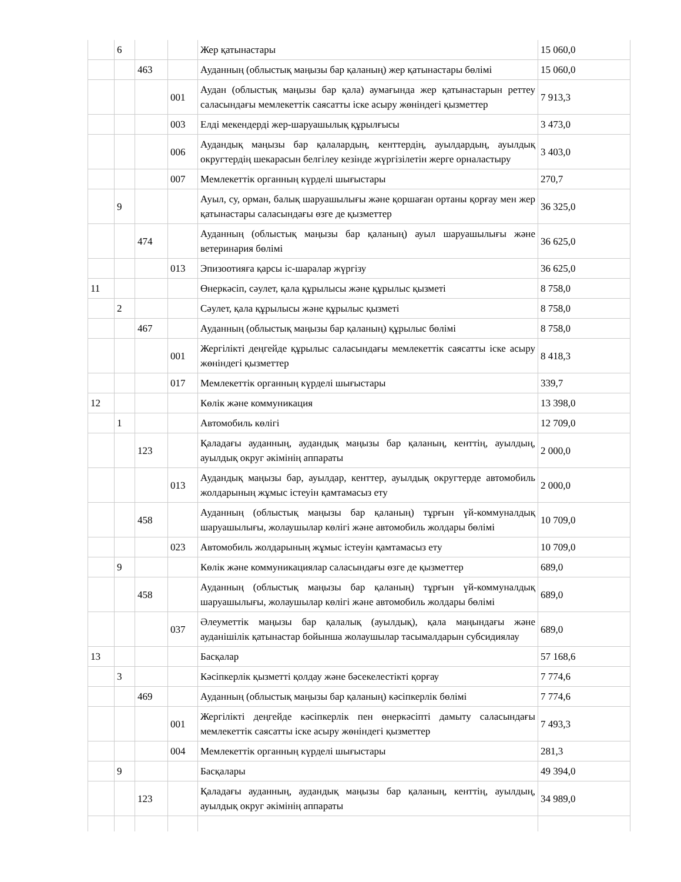| | 6 | | | Жер қатынастары | 15 060,0 |
| | | 463 | | Ауданның (облыстық маңызы бар қаланың) жер қатынастары бөлімі | 15 060,0 |
| | | | 001 | Аудан (облыстық маңызы бар қала) аумағында жер қатынастарын реттеу саласындағы мемлекеттік саясатты іске асыру жөніндегі қызметтер | 7 913,3 |
| | | | 003 | Елді мекендерді жер-шаруашылық құрылғысы | 3 473,0 |
| | | | 006 | Аудандық маңызы бар қалалардың, кенттердің, ауылдардың, ауылдық округтердің шекарасын белгілеу кезінде жүргізілетін жерге орналастыру | 3 403,0 |
| | | | 007 | Мемлекеттік органның күрделі шығыстары | 270,7 |
| | 9 | | | Ауыл, су, орман, балық шаруашылығы және қоршаған ортаны қорғау мен жер қатынастары саласындағы өзге де қызметтер | 36 325,0 |
| | | 474 | | Ауданның (облыстық маңызы бар қаланың) ауыл шаруашылығы және ветеринария бөлімі | 36 625,0 |
| | | | 013 | Эпизоотияға қарсы іс-шаралар жүргізу | 36 625,0 |
| 11 | | | | Өнеркәсіп, сәулет, қала құрылысы және құрылыс қызметі | 8 758,0 |
| | 2 | | | Сәулет, қала құрылысы және құрылыс қызметі | 8 758,0 |
| | | 467 | | Ауданның (облыстық маңызы бар қаланың) құрылыс бөлімі | 8 758,0 |
| | | | 001 | Жергілікті деңгейде құрылыс саласындағы мемлекеттік саясатты іске асыру жөніндегі қызметтер | 8 418,3 |
| | | | 017 | Мемлекеттік органның күрделі шығыстары | 339,7 |
| 12 | | | | Көлік және коммуникация | 13 398,0 |
| | 1 | | | Автомобиль көлігі | 12 709,0 |
| | | 123 | | Қаладағы ауданның, аудандық маңызы бар қаланың, кенттің, ауылдың, ауылдық округ әкімінің аппараты | 2 000,0 |
| | | | 013 | Аудандық маңызы бар, ауылдар, кенттер, ауылдық округтерде автомобиль жолдарының жұмыс істеуін қамтамасыз ету | 2 000,0 |
| | | 458 | | Ауданның (облыстық маңызы бар қаланың) тұрғын үй-коммуналдық шаруашылығы, жолаушылар көлігі және автомобиль жолдары бөлімі | 10 709,0 |
| | | | 023 | Автомобиль жолдарының жұмыс істеуін қамтамасыз ету | 10 709,0 |
| | 9 | | | Көлік және коммуникациялар саласындағы өзге де қызметтер | 689,0 |
| | | 458 | | Ауданның (облыстық маңызы бар қаланың) тұрғын үй-коммуналдық шаруашылығы, жолаушылар көлігі және автомобиль жолдары бөлімі | 689,0 |
| | | | 037 | Әлеуметтік маңызы бар қалалық (ауылдық), қала маңындағы және ауданішілік қатынастар бойынша жолаушылар тасымалдарын субсидиялау | 689,0 |
| 13 | | | | Басқалар | 57 168,6 |
| | 3 | | | Кәсіпкерлік қызметті қолдау және бәсекелестікті қорғау | 7 774,6 |
| | | 469 | | Ауданның (облыстық маңызы бар қаланың) кәсіпкерлік бөлімі | 7 774,6 |
| | | | 001 | Жергілікті деңгейде кәсіпкерлік пен өнеркәсіпті дамыту саласындағы мемлекеттік саясатты іске асыру жөніндегі қызметтер | 7 493,3 |
| | | | 004 | Мемлекеттік органның күрделі шығыстары | 281,3 |
| | 9 | | | Басқалары | 49 394,0 |
| | | 123 | | Қаладағы ауданның, аудандық маңызы бар қаланың, кенттің, ауылдың, ауылдық округ әкімінің аппараты | 34 989,0 |